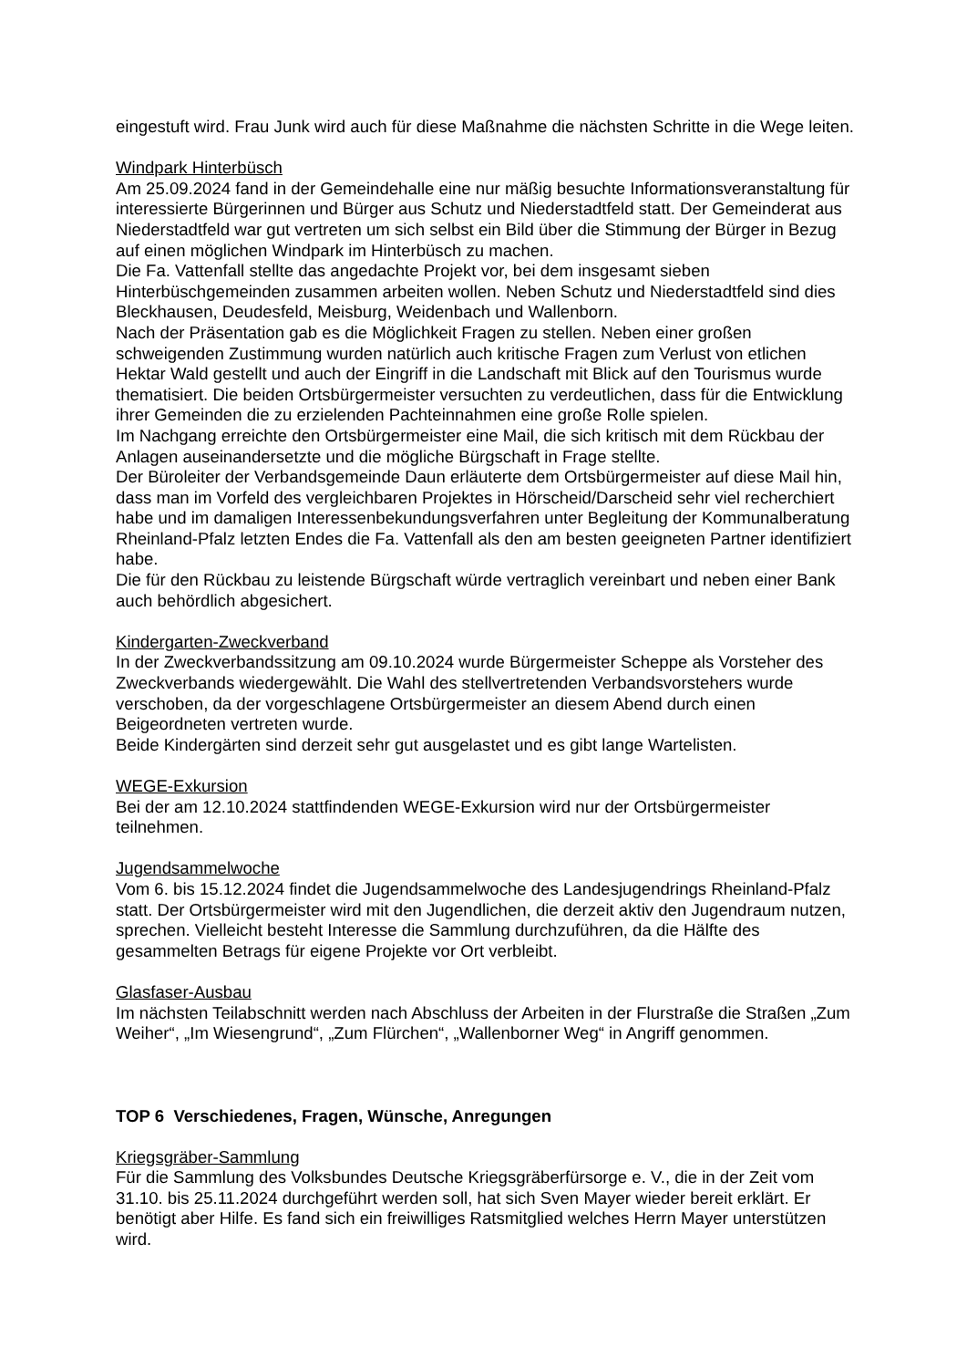eingestuft wird. Frau Junk wird auch für diese Maßnahme die nächsten Schritte in die Wege leiten.
Windpark Hinterbüsch
Am 25.09.2024 fand in der Gemeindehalle eine nur mäßig besuchte Informationsveranstaltung für interessierte Bürgerinnen und Bürger aus Schutz und Niederstadtfeld statt. Der Gemeinderat aus Niederstadtfeld war gut vertreten um sich selbst ein Bild über die Stimmung der Bürger in Bezug auf einen möglichen Windpark im Hinterbüsch zu machen.
Die Fa. Vattenfall stellte das angedachte Projekt vor, bei dem insgesamt sieben Hinterbüschgemeinden zusammen arbeiten wollen. Neben Schutz und Niederstadtfeld sind dies Bleckhausen, Deudesfeld, Meisburg, Weidenbach und Wallenborn.
Nach der Präsentation gab es die Möglichkeit Fragen zu stellen. Neben einer großen schweigenden Zustimmung wurden natürlich auch kritische Fragen zum Verlust von etlichen Hektar Wald gestellt und auch der Eingriff in die Landschaft mit Blick auf den Tourismus wurde thematisiert. Die beiden Ortsbürgermeister versuchten zu verdeutlichen, dass für die Entwicklung ihrer Gemeinden die zu erzielenden Pachteinnahmen eine große Rolle spielen.
Im Nachgang erreichte den Ortsbürgermeister eine Mail, die sich kritisch mit dem Rückbau der Anlagen auseinandersetzte und die mögliche Bürgschaft in Frage stellte.
Der Büroleiter der Verbandsgemeinde Daun erläuterte dem Ortsbürgermeister auf diese Mail hin, dass man im Vorfeld des vergleichbaren Projektes in Hörscheid/Darscheid sehr viel recherchiert habe und im damaligen Interessenbekundungsverfahren unter Begleitung der Kommunalberatung Rheinland-Pfalz letzten Endes die Fa. Vattenfall als den am besten geeigneten Partner identifiziert habe.
Die für den Rückbau zu leistende Bürgschaft würde vertraglich vereinbart und neben einer Bank auch behördlich abgesichert.
Kindergarten-Zweckverband
In der Zweckverbandssitzung am 09.10.2024 wurde Bürgermeister Scheppe als Vorsteher des Zweckverbands wiedergewählt. Die Wahl des stellvertretenden Verbandsvorstehers wurde verschoben, da der vorgeschlagene Ortsbürgermeister an diesem Abend durch einen Beigeordneten vertreten wurde.
Beide Kindergärten sind derzeit sehr gut ausgelastet und es gibt lange Wartelisten.
WEGE-Exkursion
Bei der am 12.10.2024 stattfindenden WEGE-Exkursion wird nur der Ortsbürgermeister teilnehmen.
Jugendsammelwoche
Vom 6. bis 15.12.2024 findet die Jugendsammelwoche des Landesjugendrings Rheinland-Pfalz statt. Der Ortsbürgermeister wird mit den Jugendlichen, die derzeit aktiv den Jugendraum nutzen, sprechen. Vielleicht besteht Interesse die Sammlung durchzuführen, da die Hälfte des gesammelten Betrags für eigene Projekte vor Ort verbleibt.
Glasfaser-Ausbau
Im nächsten Teilabschnitt werden nach Abschluss der Arbeiten in der Flurstraße die Straßen „Zum Weiher“, „Im Wiesengrund“, „Zum Flürchen“, „Wallenborner Weg“ in Angriff genommen.
TOP 6 Verschiedenes, Fragen, Wünsche, Anregungen
Kriegsgräber-Sammlung
Für die Sammlung des Volksbundes Deutsche Kriegsgräberfürsorge e. V., die in der Zeit vom 31.10. bis 25.11.2024 durchgeführt werden soll, hat sich Sven Mayer wieder bereit erklärt. Er benötigt aber Hilfe. Es fand sich ein freiwilliges Ratsmitglied welches Herrn Mayer unterstützen wird.